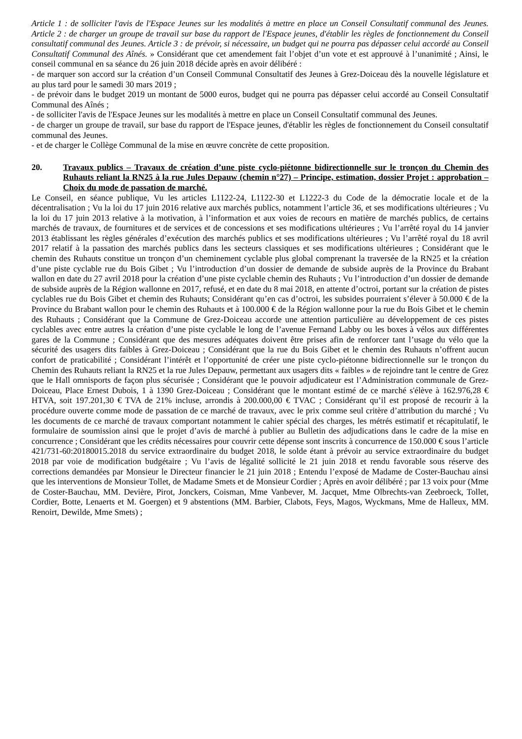Article 1 : de solliciter l'avis de l'Espace Jeunes sur les modalités à mettre en place un Conseil Consultatif communal des Jeunes. Article 2 : de charger un groupe de travail sur base du rapport de l'Espace jeunes, d'établir les règles de fonctionnement du Conseil consultatif communal des Jeunes. Article 3 : de prévoir, si nécessaire, un budget qui ne pourra pas dépasser celui accordé au Conseil Consultatif Communal des Aînés. » Considérant que cet amendement fait l’objet d’un vote et est approuvé à l’unanimité ; Ainsi, le conseil communal en sa séance du 26 juin 2018 décide après en avoir délibéré :
- de marquer son accord sur la création d’un Conseil Communal Consultatif des Jeunes à Grez-Doiceau dès la nouvelle législature et au plus tard pour le samedi 30 mars 2019 ;
- de prévoir dans le budget 2019 un montant de 5000 euros, budget qui ne pourra pas dépasser celui accordé au Conseil Consultatif Communal des Aînés ;
- de solliciter l'avis de l'Espace Jeunes sur les modalités à mettre en place un Conseil Consultatif communal des Jeunes.
- de charger un groupe de travail, sur base du rapport de l'Espace jeunes, d'établir les règles de fonctionnement du Conseil consultatif communal des Jeunes.
- et de charger le Collège Communal de la mise en œuvre concrète de cette proposition.
20. Travaux publics – Travaux de création d’une piste cyclo-piétonne bidirectionnelle sur le tronçon du Chemin des Ruhauts reliant la RN25 à la rue Jules Depauw (chemin n°27) – Principe, estimation, dossier Projet : approbation – Choix du mode de passation de marché.
Le Conseil, en séance publique, Vu les articles L1122-24, L1122-30 et L1222-3 du Code de la démocratie locale et de la décentralisation ; Vu la loi du 17 juin 2016 relative aux marchés publics, notamment l’article 36, et ses modifications ultérieures ; Vu la loi du 17 juin 2013 relative à la motivation, à l’information et aux voies de recours en matière de marchés publics, de certains marchés de travaux, de fournitures et de services et de concessions et ses modifications ultérieures ; Vu l’arrêté royal du 14 janvier 2013 établissant les règles générales d’exécution des marchés publics et ses modifications ultérieures ; Vu l’arrêté royal du 18 avril 2017 relatif à la passation des marchés publics dans les secteurs classiques et ses modifications ultérieures ; Considérant que le chemin des Ruhauts constitue un tronçon d’un cheminement cyclable plus global comprenant la traversée de la RN25 et la création d’une piste cyclable rue du Bois Gibet ; Vu l’introduction d’un dossier de demande de subside auprès de la Province du Brabant wallon en date du 27 avril 2018 pour la création d’une piste cyclable chemin des Ruhauts ; Vu l’introduction d’un dossier de demande de subside auprès de la Région wallonne en 2017, refusé, et en date du 8 mai 2018, en attente d’octroi, portant sur la création de pistes cyclables rue du Bois Gibet et chemin des Ruhauts; Considérant qu’en cas d’octroi, les subsides pourraient s’élever à 50.000 € de la Province du Brabant wallon pour le chemin des Ruhauts et à 100.000 € de la Région wallonne pour la rue du Bois Gibet et le chemin des Ruhauts ; Considérant que la Commune de Grez-Doiceau accorde une attention particulière au développement de ces pistes cyclables avec entre autres la création d’une piste cyclable le long de l’avenue Fernand Labby ou les boxes à vélos aux différentes gares de la Commune ; Considérant que des mesures adéquates doivent être prises afin de renforcer tant l’usage du vélo que la sécurité des usagers dits faibles à Grez-Doiceau ; Considérant que la rue du Bois Gibet et le chemin des Ruhauts n’offrent aucun confort de praticabilité ; Considérant l’intérêt et l’opportunité de créer une piste cyclo-piétonne bidirectionnelle sur le tronçon du Chemin des Ruhauts reliant la RN25 et la rue Jules Depauw, permettant aux usagers dits « faibles » de rejoindre tant le centre de Grez que le Hall omnisports de façon plus sécurisée ; Considérant que le pouvoir adjudicateur est l’Administration communale de Grez-Doiceau, Place Ernest Dubois, 1 à 1390 Grez-Doiceau ; Considérant que le montant estimé de ce marché s'élève à 162.976,28 € HTVA, soit 197.201,30 € TVA de 21% incluse, arrondis à 200.000,00 € TVAC ; Considérant qu’il est proposé de recourir à la procédure ouverte comme mode de passation de ce marché de travaux, avec le prix comme seul critère d’attribution du marché ; Vu les documents de ce marché de travaux comportant notamment le cahier spécial des charges, les métrés estimatif et récapitulatif, le formulaire de soumission ainsi que le projet d’avis de marché à publier au Bulletin des adjudications dans le cadre de la mise en concurrence ; Considérant que les crédits nécessaires pour couvrir cette dépense sont inscrits à concurrence de 150.000 € sous l’article 421/731-60:20180015.2018 du service extraordinaire du budget 2018, le solde étant à prévoir au service extraordinaire du budget 2018 par voie de modification budgétaire ; Vu l’avis de légalité sollicité le 21 juin 2018 et rendu favorable sous réserve des corrections demandées par Monsieur le Directeur financier le 21 juin 2018 ; Entendu l’exposé de Madame de Coster-Bauchau ainsi que les interventions de Monsieur Tollet, de Madame Smets et de Monsieur Cordier ; Après en avoir délibéré ; par 13 voix pour (Mme de Coster-Bauchau, MM. Devière, Pirot, Jonckers, Coisman, Mme Vanbever, M. Jacquet, Mme Olbrechts-van Zeebroeck, Tollet, Cordier, Botte, Lenaerts et M. Goergen) et 9 abstentions (MM. Barbier, Clabots, Feys, Magos, Wyckmans, Mme de Halleux, MM. Renoirt, Dewilde, Mme Smets) ;